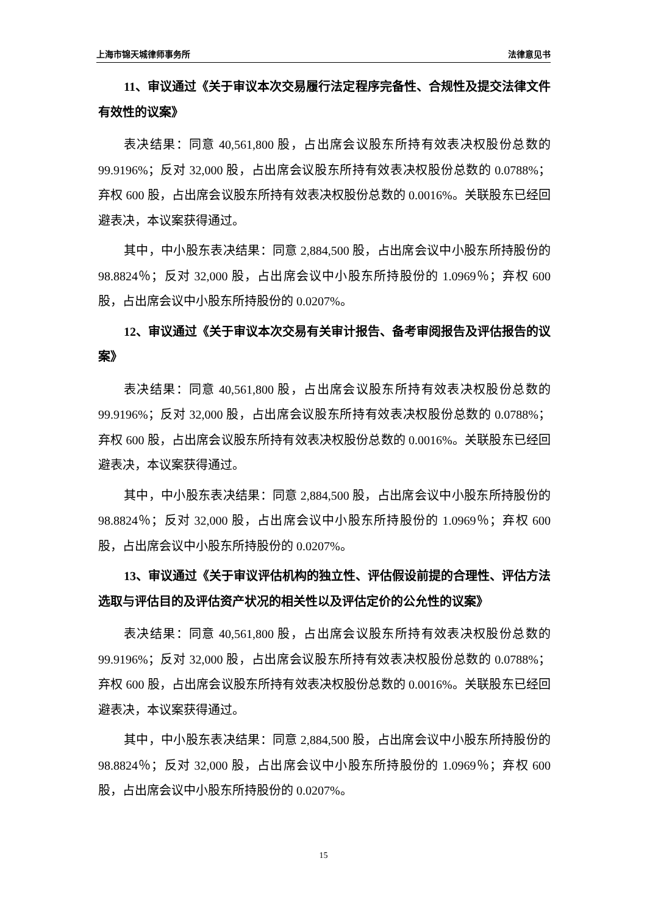上海市锦天城律师事务所 法律意见书
11、审议通过《关于审议本次交易履行法定程序完备性、合规性及提交法律文件有效性的议案》
表决结果：同意 40,561,800 股，占出席会议股东所持有效表决权股份总数的 99.9196%；反对 32,000 股，占出席会议股东所持有效表决权股份总数的 0.0788%；弃权 600 股，占出席会议股东所持有效表决权股份总数的 0.0016%。关联股东已经回避表决，本议案获得通过。
其中，中小股东表决结果：同意 2,884,500 股，占出席会议中小股东所持股份的 98.8824％；反对 32,000 股，占出席会议中小股东所持股份的 1.0969％；弃权 600 股，占出席会议中小股东所持股份的 0.0207%。
12、审议通过《关于审议本次交易有关审计报告、备考审阅报告及评估报告的议案》
表决结果：同意 40,561,800 股，占出席会议股东所持有效表决权股份总数的 99.9196%；反对 32,000 股，占出席会议股东所持有效表决权股份总数的 0.0788%；弃权 600 股，占出席会议股东所持有效表决权股份总数的 0.0016%。关联股东已经回避表决，本议案获得通过。
其中，中小股东表决结果：同意 2,884,500 股，占出席会议中小股东所持股份的 98.8824％；反对 32,000 股，占出席会议中小股东所持股份的 1.0969％；弃权 600 股，占出席会议中小股东所持股份的 0.0207%。
13、审议通过《关于审议评估机构的独立性、评估假设前提的合理性、评估方法选取与评估目的及评估资产状况的相关性以及评估定价的公允性的议案》
表决结果：同意 40,561,800 股，占出席会议股东所持有效表决权股份总数的 99.9196%；反对 32,000 股，占出席会议股东所持有效表决权股份总数的 0.0788%；弃权 600 股，占出席会议股东所持有效表决权股份总数的 0.0016%。关联股东已经回避表决，本议案获得通过。
其中，中小股东表决结果：同意 2,884,500 股，占出席会议中小股东所持股份的 98.8824％；反对 32,000 股，占出席会议中小股东所持股份的 1.0969％；弃权 600 股，占出席会议中小股东所持股份的 0.0207%。
15